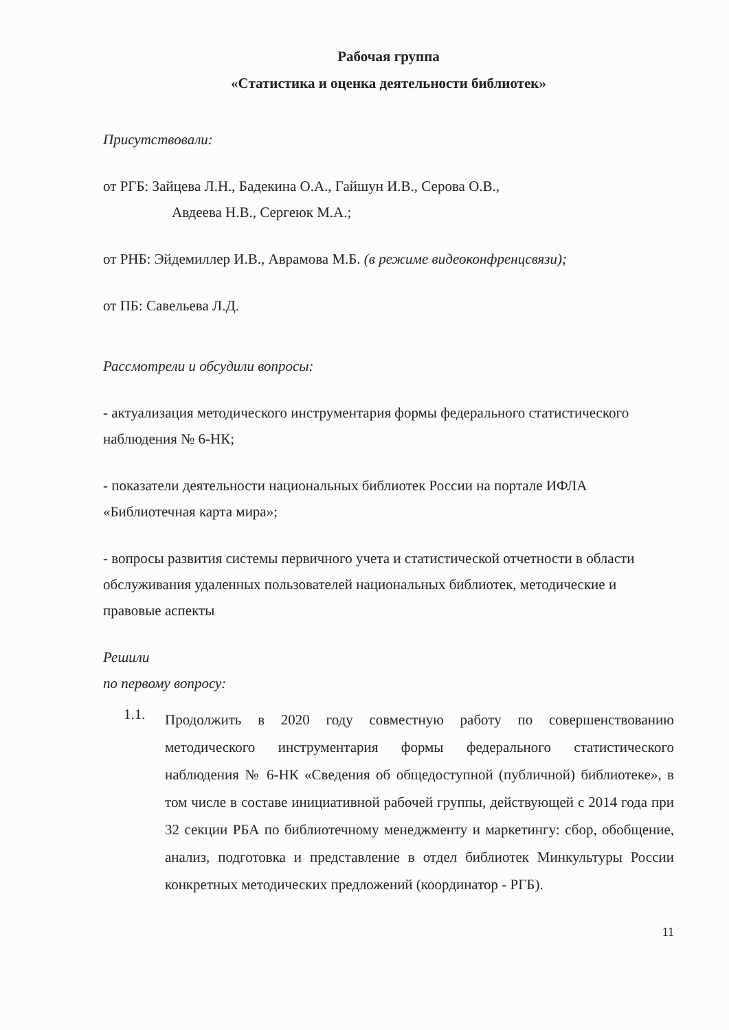Рабочая группа
«Статистика и оценка деятельности библиотек»
Присутствовали:
от РГБ: Зайцева Л.Н., Бадекина О.А., Гайшун И.В., Серова О.В.,
Авдеева Н.В., Сергеюк М.А.;
от РНБ: Эйдемиллер И.В., Аврамова М.Б. (в режиме видеоконфренцсвязи);
от ПБ: Савельева Л.Д.
Рассмотрели и обсудили вопросы:
- актуализация методического инструментария формы федерального статистического наблюдения № 6-НК;
- показатели деятельности национальных библиотек России на портале ИФЛА «Библиотечная карта мира»;
- вопросы развития системы первичного учета и статистической отчетности в области обслуживания удаленных пользователей национальных библиотек, методические и правовые аспекты
Решили
по первому вопросу:
1.1. Продолжить в 2020 году совместную работу по совершенствованию методического инструментария формы федерального статистического наблюдения № 6-НК «Сведения об общедоступной (публичной) библиотеке», в том числе в составе инициативной рабочей группы, действующей с 2014 года при 32 секции РБА по библиотечному менеджменту и маркетингу: сбор, обобщение, анализ, подготовка и представление в отдел библиотек Минкультуры России конкретных методических предложений (координатор - РГБ).
11